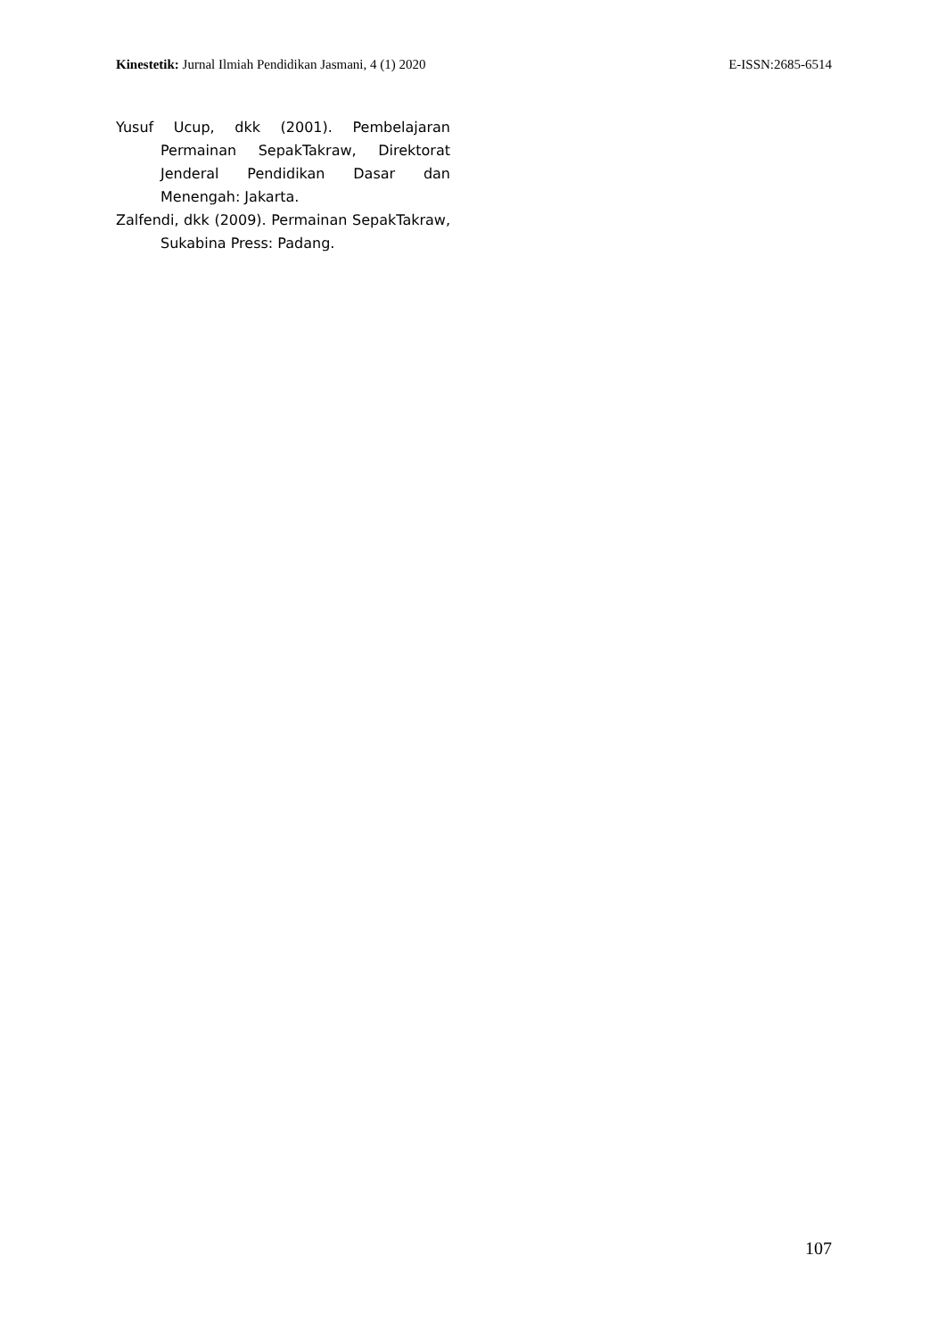Kinestetik: Jurnal Ilmiah Pendidikan Jasmani, 4 (1) 2020 E-ISSN:2685-6514
Yusuf Ucup, dkk (2001). Pembelajaran Permainan SepakTakraw, Direktorat Jenderal Pendidikan Dasar dan Menengah: Jakarta.
Zalfendi, dkk (2009). Permainan SepakTakraw, Sukabina Press: Padang.
107